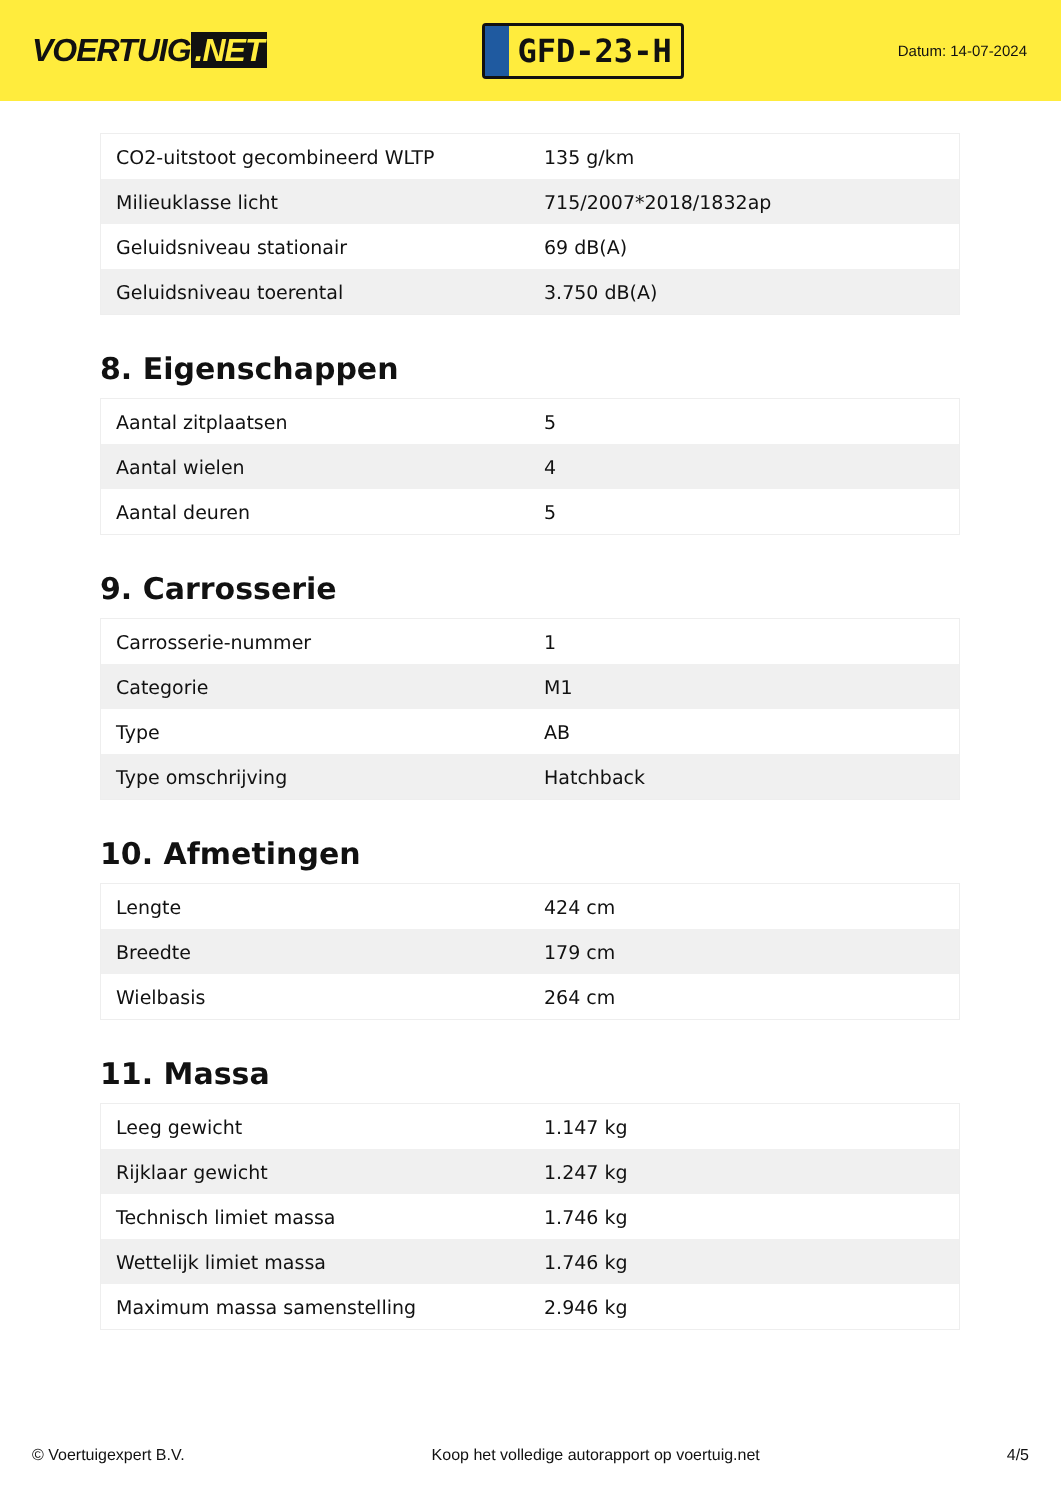VOERTUIG.NET
GFD-23-H
Datum: 14-07-2024
| CO2-uitstoot gecombineerd WLTP | 135 g/km |
| Milieuklasse licht | 715/2007*2018/1832ap |
| Geluidsniveau stationair | 69 dB(A) |
| Geluidsniveau toerental | 3.750 dB(A) |
8. Eigenschappen
| Aantal zitplaatsen | 5 |
| Aantal wielen | 4 |
| Aantal deuren | 5 |
9. Carrosserie
| Carrosserie-nummer | 1 |
| Categorie | M1 |
| Type | AB |
| Type omschrijving | Hatchback |
10. Afmetingen
| Lengte | 424 cm |
| Breedte | 179 cm |
| Wielbasis | 264 cm |
11. Massa
| Leeg gewicht | 1.147 kg |
| Rijklaar gewicht | 1.247 kg |
| Technisch limiet massa | 1.746 kg |
| Wettelijk limiet massa | 1.746 kg |
| Maximum massa samenstelling | 2.946 kg |
© Voertuigexpert B.V. Koop het volledige autorapport op voertuig.net 4/5